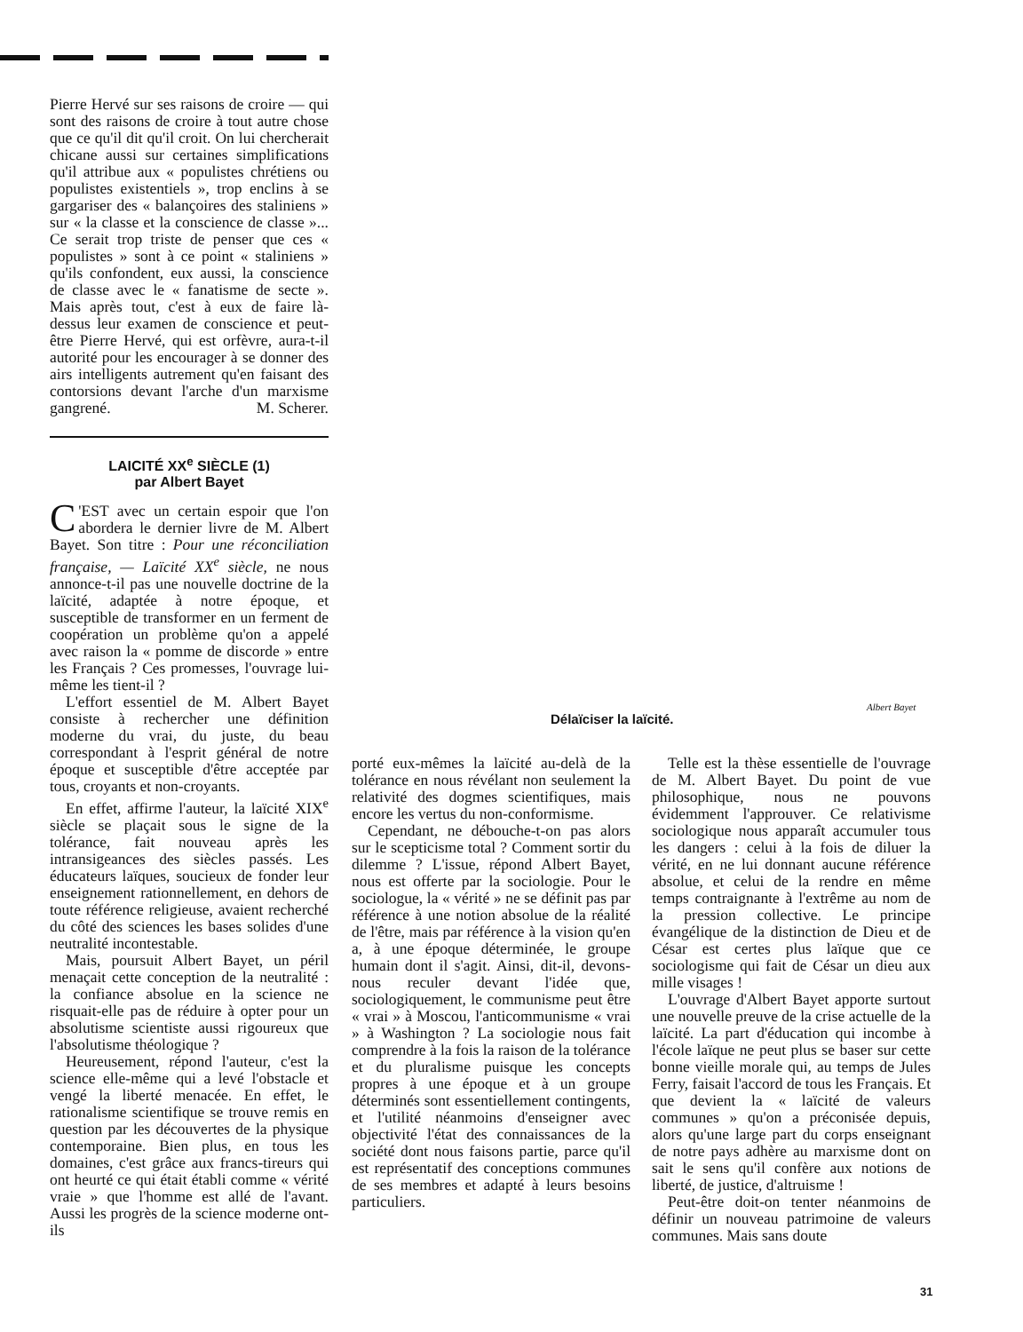Pierre Hervé sur ses raisons de croire — qui sont des raisons de croire à tout autre chose que ce qu'il dit qu'il croit. On lui chercherait chicane aussi sur certaines simplifications qu'il attribue aux « populistes chrétiens ou populistes existentiels », trop enclins à se gargariser des « balançoires des staliniens » sur « la classe et la conscience de classe »... Ce serait trop triste de penser que ces « populistes » sont à ce point « staliniens » qu'ils confondent, eux aussi, la conscience de classe avec le « fanatisme de secte ». Mais après tout, c'est à eux de faire là-dessus leur examen de conscience et peut-être Pierre Hervé, qui est orfèvre, aura-t-il autorité pour les encourager à se donner des airs intelligents autrement qu'en faisant des contorsions devant l'arche d'un marxisme gangrené. M. Scherer.
LAICITÉ XX<sup>e</sup> SIÈCLE (1)
par Albert Bayet
C 'EST avec un certain espoir que l'on abordera le dernier livre de M. Albert Bayet. Son titre : Pour une réconciliation française, — Laïcité XX<sup>e</sup> siècle, ne nous annonce-t-il pas une nouvelle doctrine de la laïcité, adaptée à notre époque, et susceptible de transformer en un ferment de coopération un problème qu'on a appelé avec raison la « pomme de discorde » entre les Français ? Ces promesses, l'ouvrage lui-même les tient-il ?
L'effort essentiel de M. Albert Bayet consiste à rechercher une définition moderne du vrai, du juste, du beau correspondant à l'esprit général de notre époque et susceptible d'être acceptée par tous, croyants et non-croyants.
En effet, affirme l'auteur, la laïcité XIX<sup>e</sup> siècle se plaçait sous le signe de la tolérance, fait nouveau après les intransigeances des siècles passés. Les éducateurs laïques, soucieux de fonder leur enseignement rationnellement, en dehors de toute référence religieuse, avaient recherché du côté des sciences les bases solides d'une neutralité incontestable.
Mais, poursuit Albert Bayet, un péril menaçait cette conception de la neutralité : la confiance absolue en la science ne risquait-elle pas de réduire à opter pour un absolutisme scientiste aussi rigoureux que l'absolutisme théologique ?
Heureusement, répond l'auteur, c'est la science elle-même qui a levé l'obstacle et vengé la liberté menacée. En effet, le rationalisme scientifique se trouve remis en question par les découvertes de la physique contemporaine. Bien plus, en tous les domaines, c'est grâce aux francs-tireurs qui ont heurté ce qui était établi comme « vérité vraie » que l'homme est allé de l'avant. Aussi les progrès de la science moderne ont-ils
Albert Bayet
Délaïciser la laïcité.
porté eux-mêmes la laïcité au-delà de la tolérance en nous révélant non seulement la relativité des dogmes scientifiques, mais encore les vertus du non-conformisme.
Cependant, ne débouche-t-on pas alors sur le scepticisme total ? Comment sortir du dilemme ? L'issue, répond Albert Bayet, nous est offerte par la sociologie. Pour le sociologue, la « vérité » ne se définit pas par référence à une notion absolue de la réalité de l'être, mais par référence à la vision qu'en a, à une époque déterminée, le groupe humain dont il s'agit. Ainsi, dit-il, devons-nous reculer devant l'idée que, sociologiquement, le communisme peut être « vrai » à Moscou, l'anticommunisme « vrai » à Washington ? La sociologie nous fait comprendre à la fois la raison de la tolérance et du pluralisme puisque les concepts propres à une époque et à un groupe déterminés sont essentiellement contingents, et l'utilité néanmoins d'enseigner avec objectivité l'état des connaissances de la société dont nous faisons partie, parce qu'il est représentatif des conceptions communes de ses membres et adapté à leurs besoins particuliers.
Telle est la thèse essentielle de l'ouvrage de M. Albert Bayet. Du point de vue philosophique, nous ne pouvons évidemment l'approuver. Ce relativisme sociologique nous apparaît accumuler tous les dangers : celui à la fois de diluer la vérité, en ne lui donnant aucune référence absolue, et celui de la rendre en même temps contraignante à l'extrême au nom de la pression collective. Le principe évangélique de la distinction de Dieu et de César est certes plus laïque que ce sociologisme qui fait de César un dieu aux mille visages !
L'ouvrage d'Albert Bayet apporte surtout une nouvelle preuve de la crise actuelle de la laïcité. La part d'éducation qui incombe à l'école laïque ne peut plus se baser sur cette bonne vieille morale qui, au temps de Jules Ferry, faisait l'accord de tous les Français. Et que devient la « laïcité de valeurs communes » qu'on a préconisée depuis, alors qu'une large part du corps enseignant de notre pays adhère au marxisme dont on sait le sens qu'il confère aux notions de liberté, de justice, d'altruisme !
Peut-être doit-on tenter néanmoins de définir un nouveau patrimoine de valeurs communes. Mais sans doute
31